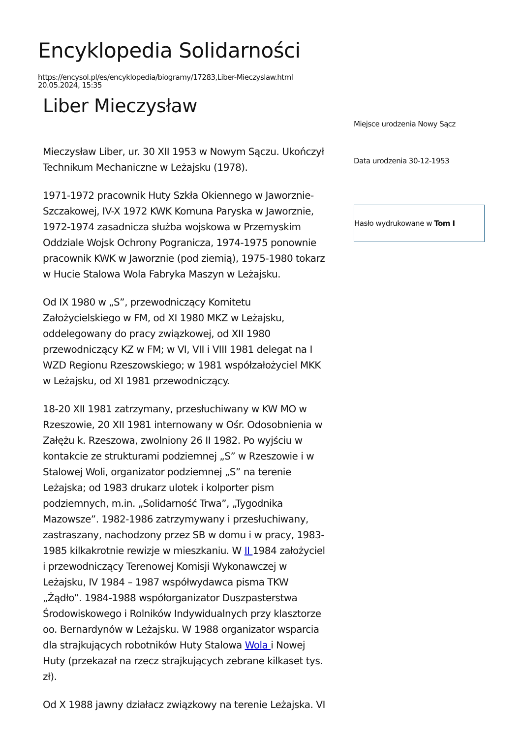Encyklopedia Solidarności
https://encysol.pl/es/encyklopedia/biogramy/17283,Liber-Mieczyslaw.html
20.05.2024, 15:35
Liber Mieczysław
Mieczysław Liber, ur. 30 XII 1953 w Nowym Sączu. Ukończył Technikum Mechaniczne w Leżajsku (1978).
1971-1972 pracownik Huty Szkła Okiennego w Jaworznie-Szczakowej, IV-X 1972 KWK Komuna Paryska w Jaworznie, 1972-1974 zasadnicza służba wojskowa w Przemyskim Oddziale Wojsk Ochrony Pogranicza, 1974-1975 ponownie pracownik KWK w Jaworznie (pod ziemią), 1975-1980 tokarz w Hucie Stalowa Wola Fabryka Maszyn w Leżajsku.
Od IX 1980 w „S”, przewodniczący Komitetu Założycielskiego w FM, od XI 1980 MKZ w Leżajsku, oddelegowany do pracy związkowej, od XII 1980 przewodniczący KZ w FM; w VI, VII i VIII 1981 delegat na I WZD Regionu Rzeszowskiego; w 1981 współzałożyciel MKK w Leżajsku, od XI 1981 przewodniczący.
18-20 XII 1981 zatrzymany, przesłuchiwany w KW MO w Rzeszowie, 20 XII 1981 internowany w Ośr. Odosobnienia w Załężu k. Rzeszowa, zwolniony 26 II 1982. Po wyjściu w kontakcie ze strukturami podziemnej „S” w Rzeszowie i w Stalowej Woli, organizator podziemnej „S” na terenie Leżajska; od 1983 drukarz ulotek i kolporter pism podziemnych, m.in. „Solidarność Trwa”, „Tygodnika Mazowsze”. 1982-1986 zatrzymywany i przesłuchiwany, zastraszany, nachodzony przez SB w domu i w pracy, 1983-1985 kilkakrotnie rewizje w mieszkaniu. W II 1984 założyciel i przewodniczący Terenowej Komisji Wykonawczej w Leżajsku, IV 1984 – 1987 współwydawca pisma TKW „Żądło”. 1984-1988 współorganizator Duszpasterstwa Środowiskowego i Rolników Indywidualnych przy klasztorze oo. Bernardynów w Leżajsku. W 1988 organizator wsparcia dla strajkujących robotników Huty Stalowa Wola i Nowej Huty (przekazał na rzecz strajkujących zebrane kilkaset tys. zł).
Od X 1988 jawny działacz związkowy na terenie Leżajska. VI
Miejsce urodzenia Nowy Sącz
Data urodzenia 30-12-1953
Hasło wydrukowane w Tom I